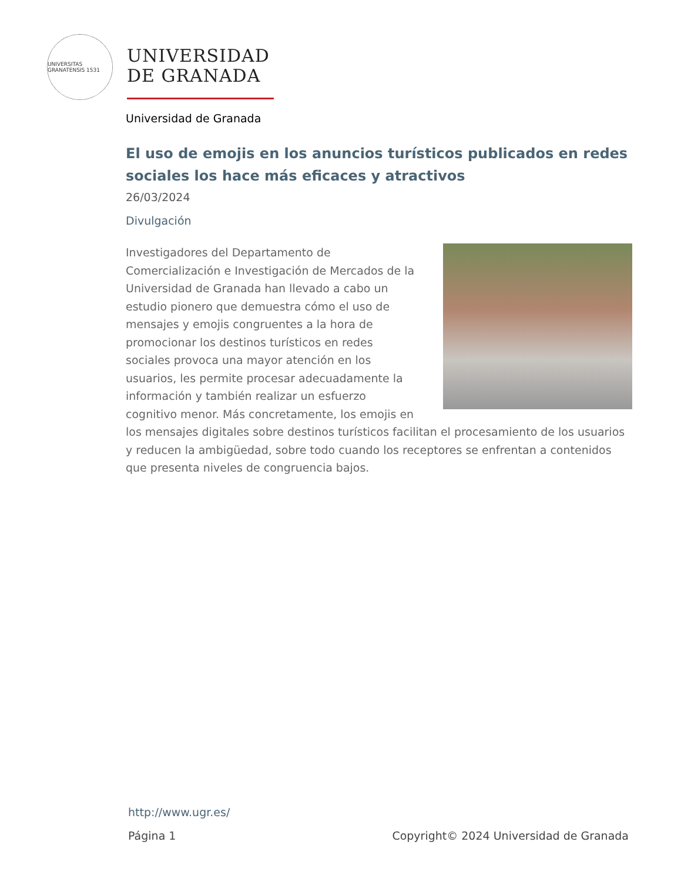UNIVERSITAS GRANATENSIS 1531
UNIVERSIDAD
DE GRANADA
Universidad de Granada
El uso de emojis en los anuncios turísticos publicados en redes sociales los hace más eficaces y atractivos
26/03/2024
Divulgación
Investigadores del Departamento de Comercialización e Investigación de Mercados de la Universidad de Granada han llevado a cabo un estudio pionero que demuestra cómo el uso de mensajes y emojis congruentes a la hora de promocionar los destinos turísticos en redes sociales provoca una mayor atención en los usuarios, les permite procesar adecuadamente la información y también realizar un esfuerzo cognitivo menor. Más concretamente, los emojis en los mensajes digitales sobre destinos turísticos facilitan el procesamiento de los usuarios y reducen la ambigüedad, sobre todo cuando los receptores se enfrentan a contenidos que presenta niveles de congruencia bajos.
http://www.ugr.es/
Página 1 Copyright© 2024 Universidad de Granada